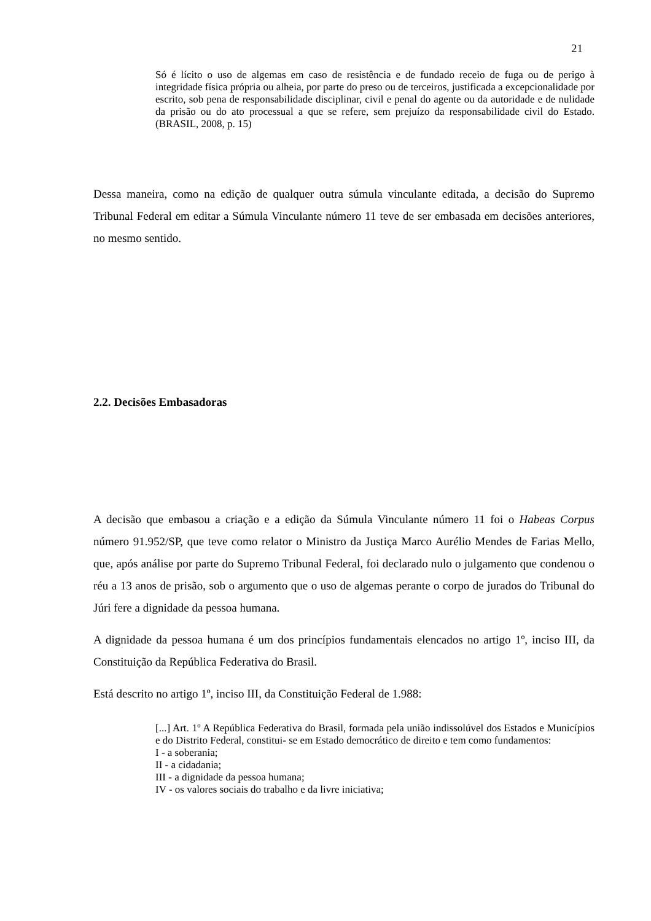21
Só é lícito o uso de algemas em caso de resistência e de fundado receio de fuga ou de perigo à integridade física própria ou alheia, por parte do preso ou de terceiros, justificada a excepcionalidade por escrito, sob pena de responsabilidade disciplinar, civil e penal do agente ou da autoridade e de nulidade da prisão ou do ato processual a que se refere, sem prejuízo da responsabilidade civil do Estado. (BRASIL, 2008, p. 15)
Dessa maneira, como na edição de qualquer outra súmula vinculante editada, a decisão do Supremo Tribunal Federal em editar a Súmula Vinculante número 11 teve de ser embasada em decisões anteriores, no mesmo sentido.
2.2. Decisões Embasadoras
A decisão que embasou a criação e a edição da Súmula Vinculante número 11 foi o Habeas Corpus número 91.952/SP, que teve como relator o Ministro da Justiça Marco Aurélio Mendes de Farias Mello, que, após análise por parte do Supremo Tribunal Federal, foi declarado nulo o julgamento que condenou o réu a 13 anos de prisão, sob o argumento que o uso de algemas perante o corpo de jurados do Tribunal do Júri fere a dignidade da pessoa humana.
A dignidade da pessoa humana é um dos princípios fundamentais elencados no artigo 1º, inciso III, da Constituição da República Federativa do Brasil.
Está descrito no artigo 1º, inciso III, da Constituição Federal de 1.988:
[...] Art. 1º A República Federativa do Brasil, formada pela união indissolúvel dos Estados e Municípios e do Distrito Federal, constitui- se em Estado democrático de direito e tem como fundamentos:
I - a soberania;
II - a cidadania;
III - a dignidade da pessoa humana;
IV - os valores sociais do trabalho e da livre iniciativa;